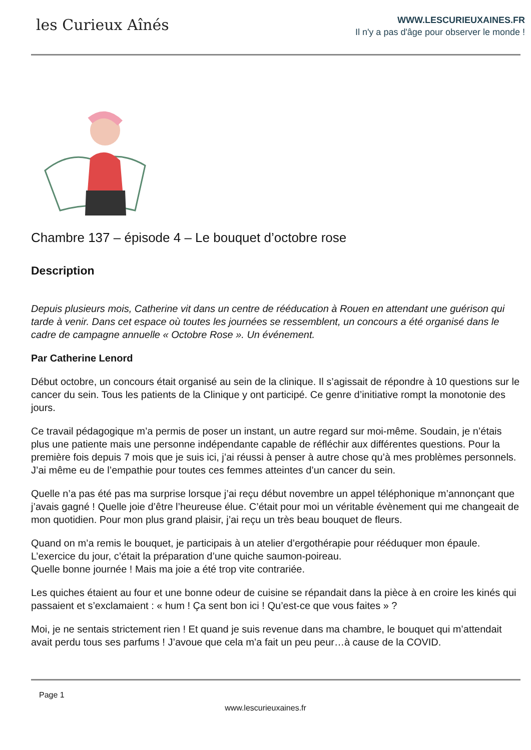les Curieux Aînés
WWW.LESCURIEUXAINES.FR
Il n'y a pas d'âge pour observer le monde !
Chambre 137 – épisode 4 – Le bouquet d’octobre rose
Description
Depuis plusieurs mois, Catherine vit dans un centre de rééducation à Rouen en attendant une guérison qui tarde à venir. Dans cet espace où toutes les journées se ressemblent, un concours a été organisé dans le cadre de campagne annuelle « Octobre Rose ». Un événement.
Par Catherine Lenord
Début octobre, un concours était organisé au sein de la clinique. Il s’agissait de répondre à 10 questions sur le cancer du sein. Tous les patients de la Clinique y ont participé. Ce genre d’initiative rompt la monotonie des jours.
Ce travail pédagogique m’a permis de poser un instant, un autre regard sur moi-même. Soudain, je n’étais plus une patiente mais une personne indépendante capable de réfléchir aux différentes questions. Pour la première fois depuis 7 mois que je suis ici, j’ai réussi à penser à autre chose qu’à mes problèmes personnels. J’ai même eu de l’empathie pour toutes ces femmes atteintes d’un cancer du sein.
Quelle n’a pas été pas ma surprise lorsque j’ai reçu début novembre un appel téléphonique m’annonçant que j’avais gagné ! Quelle joie d’être l’heureuse élue. C’était pour moi un véritable évènement qui me changeait de mon quotidien. Pour mon plus grand plaisir, j’ai reçu un très beau bouquet de fleurs.
Quand on m’a remis le bouquet, je participais à un atelier d’ergothérapie pour rééduquer mon épaule. L’exercice du jour, c’était la préparation d’une quiche saumon-poireau.
Quelle bonne journée ! Mais ma joie a été trop vite contrariée.
Les quiches étaient au four et une bonne odeur de cuisine se répandait dans la pièce à en croire les kinés qui passaient et s’exclamaient : « hum ! Ça sent bon ici ! Qu’est-ce que vous faites » ?
Moi, je ne sentais strictement rien ! Et quand je suis revenue dans ma chambre, le bouquet qui m’attendait avait perdu tous ses parfums ! J’avoue que cela m’a fait un peu peur…à cause de la COVID.
Page 1
www.lescurieuxaines.fr